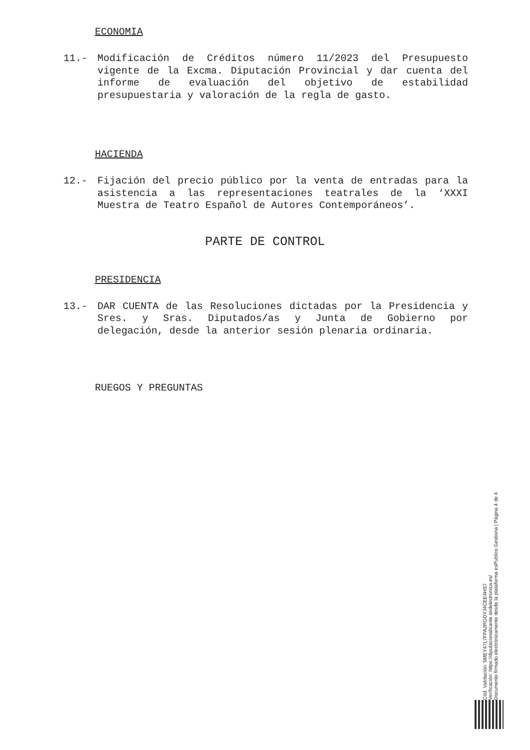ECONOMIA
11.- Modificación de Créditos número 11/2023 del Presupuesto vigente de la Excma. Diputación Provincial y dar cuenta del informe de evaluación del objetivo de estabilidad presupuestaria y valoración de la regla de gasto.
HACIENDA
12.- Fijación del precio público por la venta de entradas para la asistencia a las representaciones teatrales de la ‘XXXI Muestra de Teatro Español de Autores Contemporáneos’.
PARTE DE CONTROL
PRESIDENCIA
13.- DAR CUENTA de las Resoluciones dictadas por la Presidencia y Sres. y Sras. Diputados/as y Junta de Gobierno por delegación, desde la anterior sesión plenaria ordinaria.
RUEGOS Y PREGUNTAS
Cód. Validación: 5MEY47L7FFA2RGDYJ4CEE4HS7
Verificación: https://diputacionalicante.sedelectronica.es/
Documento firmado electrónicamente desde la plataforma esPublico Gestiona | Página 4 de 4